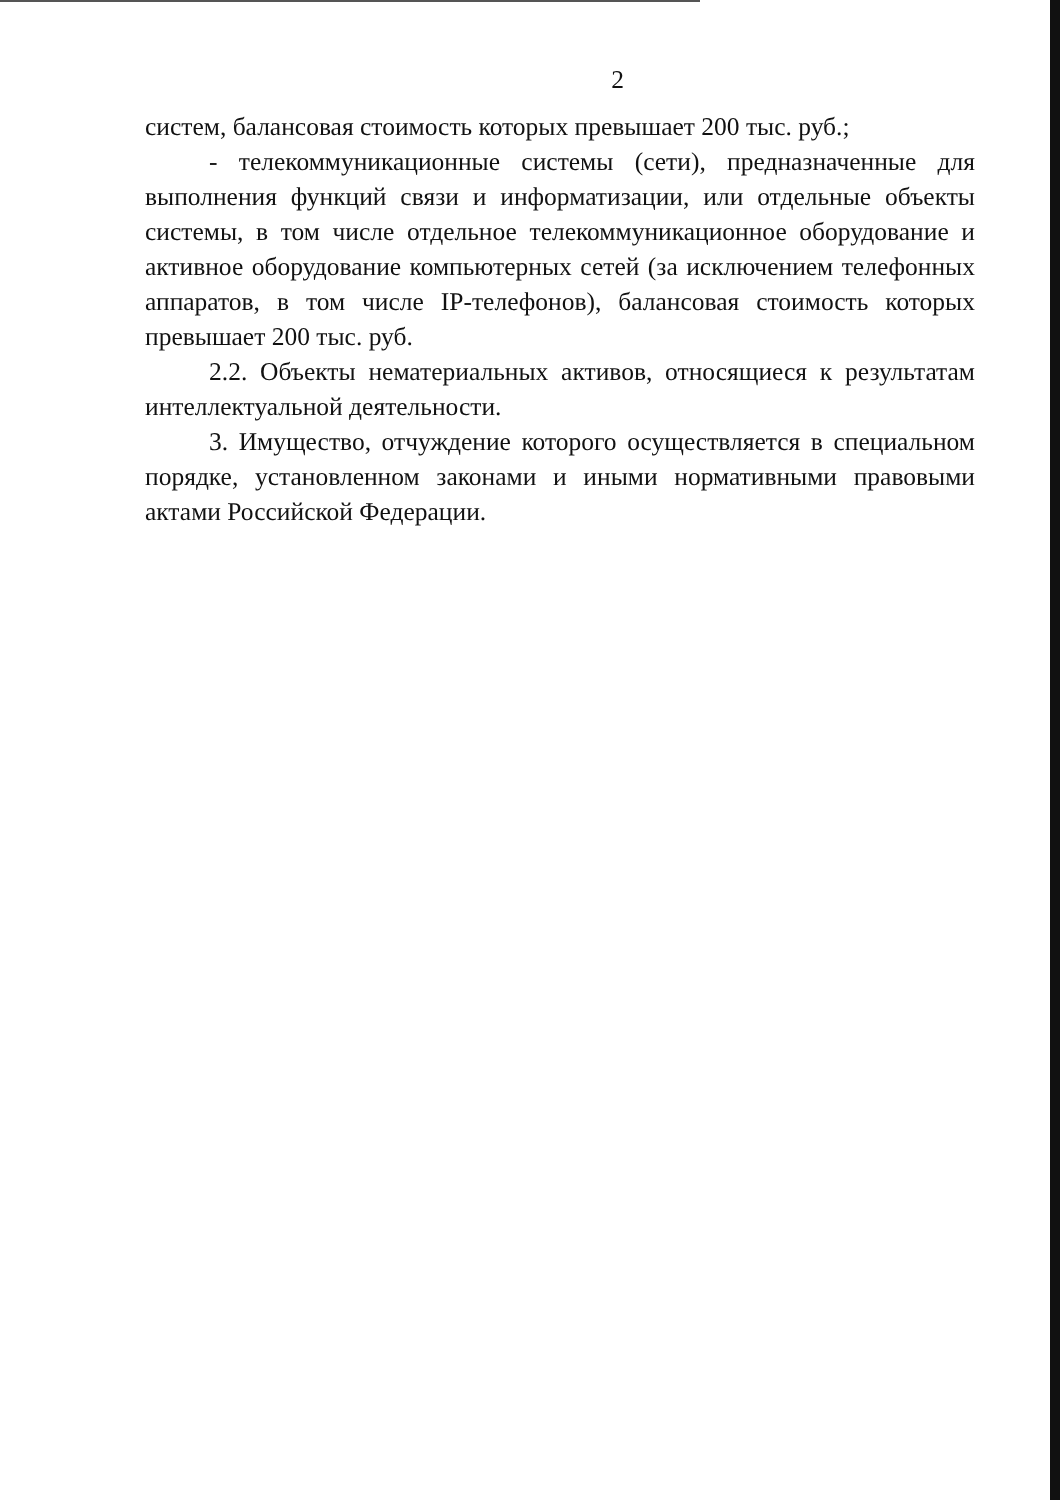2
систем, балансовая стоимость которых превышает 200 тыс. руб.;
- телекоммуникационные системы (сети), предназначенные для выполнения функций связи и информатизации, или отдельные объекты системы, в том числе отдельное телекоммуникационное оборудование и активное оборудование компьютерных сетей (за исключением телефонных аппаратов, в том числе IP-телефонов), балансовая стоимость которых превышает 200 тыс. руб.
2.2. Объекты нематериальных активов, относящиеся к результатам интеллектуальной деятельности.
3. Имущество, отчуждение которого осуществляется в специальном порядке, установленном законами и иными нормативными правовыми актами Российской Федерации.